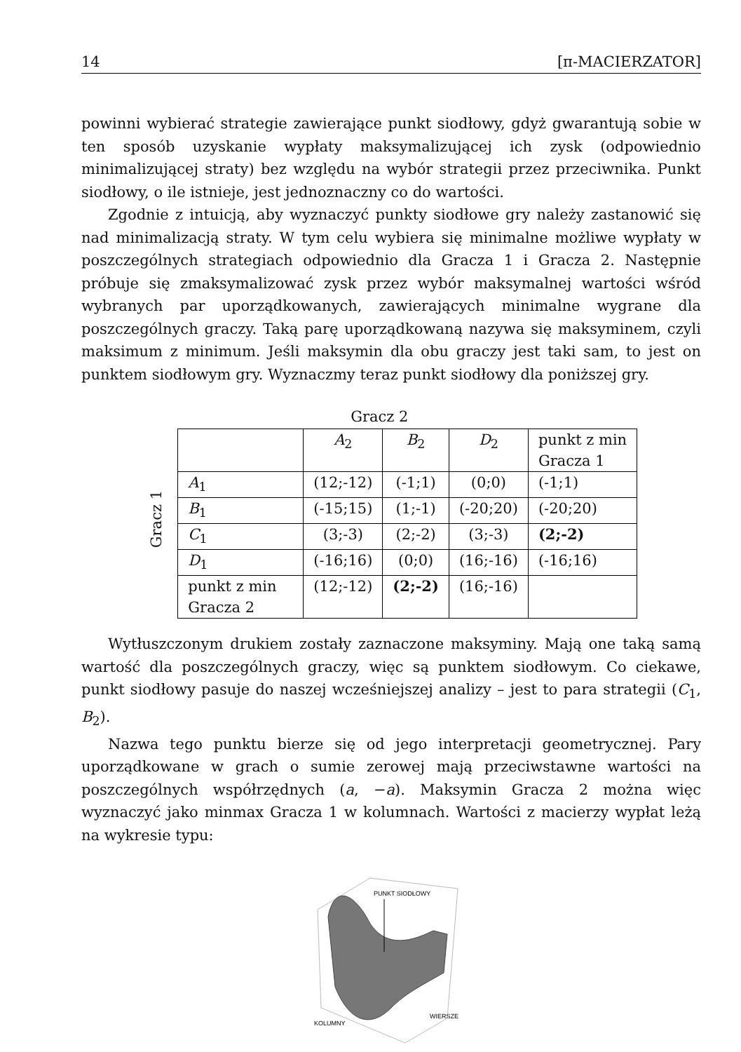14 [π-MACIERZATOR]
powinni wybierać strategie zawierające punkt siodłowy, gdyż gwarantują sobie w ten sposób uzyskanie wypłaty maksymalizującej ich zysk (odpowiednio minimalizującej straty) bez względu na wybór strategii przez przeciwnika. Punkt siodłowy, o ile istnieje, jest jednoznaczny co do wartości.
Zgodnie z intuicją, aby wyznaczyć punkty siodłowe gry należy zastanowić się nad minimalizacją straty. W tym celu wybiera się minimalne możliwe wypłaty w poszczególnych strategiach odpowiednio dla Gracza 1 i Gracza 2. Następnie próbuje się zmaksymalizować zysk przez wybór maksymalnej wartości wśród wybranych par uporządkowanych, zawierających minimalne wygrane dla poszczególnych graczy. Taką parę uporządkowaną nazywa się maksyminem, czyli maksimum z minimum. Jeśli maksymin dla obu graczy jest taki sam, to jest on punktem siodłowym gry. Wyznaczmy teraz punkt siodłowy dla poniższej gry.
Gracz 1
Gracz 2
| | A<sub>2</sub> | B<sub>2</sub> | D<sub>2</sub> | punkt z min Gracza 1 |
| A<sub>1</sub> | (12;-12) | (-1;1) | (0;0) | (-1;1) |
| B<sub>1</sub> | (-15;15) | (1;-1) | (-20;20) | (-20;20) |
| C<sub>1</sub> | (3;-3) | (2;-2) | (3;-3) | (2;-2) |
| D<sub>1</sub> | (-16;16) | (0;0) | (16;-16) | (-16;16) |
| punkt z min Gracza 2 | (12;-12) | (2;-2) | (16;-16) | |
Wytłuszczonym drukiem zostały zaznaczone maksyminy. Mają one taką samą wartość dla poszczególnych graczy, więc są punktem siodłowym. Co ciekawe, punkt siodłowy pasuje do naszej wcześniejszej analizy – jest to para strategii (C<sub>1</sub>, B<sub>2</sub>).
Nazwa tego punktu bierze się od jego interpretacji geometrycznej. Pary uporządkowane w grach o sumie zerowej mają przeciwstawne wartości na poszczególnych współrzędnych (a, −a). Maksymin Gracza 2 można więc wyznaczyć jako minmax Gracza 1 w kolumnach. Wartości z macierzy wypłat leżą na wykresie typu:
PUNKT SIODŁOWY
WIERSZE
KOLUMNY